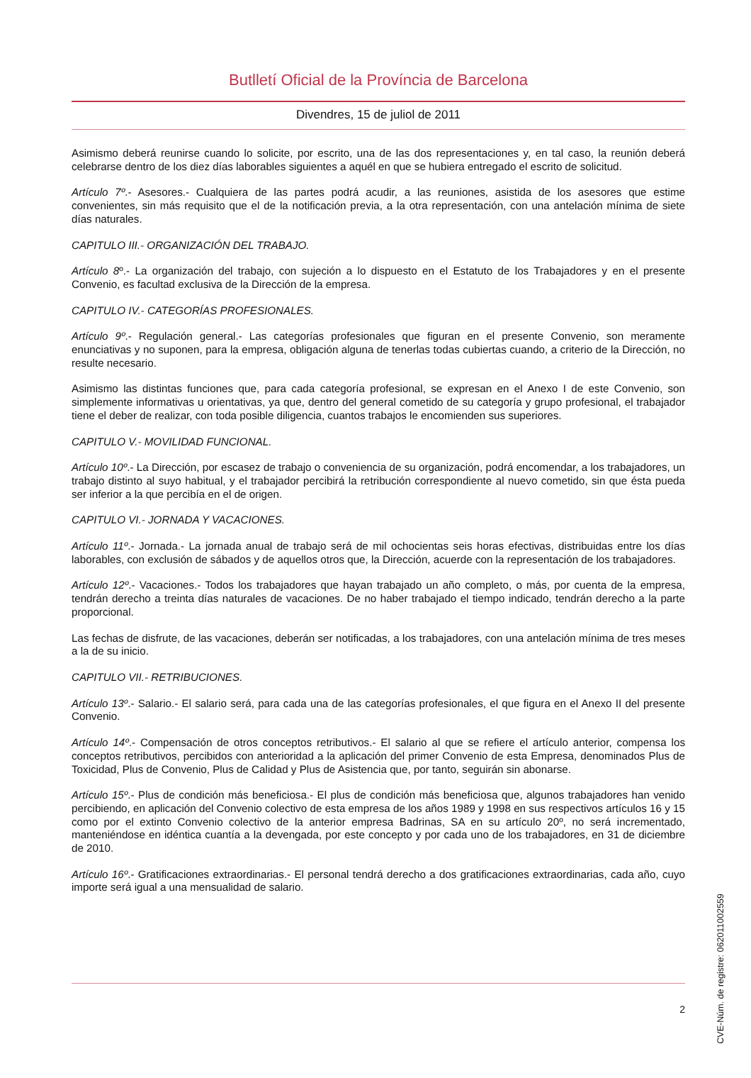Butlletí Oficial de la Província de Barcelona
Divendres, 15 de juliol de 2011
Asimismo deberá reunirse cuando lo solicite, por escrito, una de las dos representaciones y, en tal caso, la reunión deberá celebrarse dentro de los diez días laborables siguientes a aquél en que se hubiera entregado el escrito de solicitud.
Artículo 7º.- Asesores.- Cualquiera de las partes podrá acudir, a las reuniones, asistida de los asesores que estime convenientes, sin más requisito que el de la notificación previa, a la otra representación, con una antelación mínima de siete días naturales.
CAPITULO III.- ORGANIZACIÓN DEL TRABAJO.
Artículo 8º.- La organización del trabajo, con sujeción a lo dispuesto en el Estatuto de los Trabajadores y en el presente Convenio, es facultad exclusiva de la Dirección de la empresa.
CAPITULO IV.- CATEGORÍAS PROFESIONALES.
Artículo 9º.- Regulación general.- Las categorías profesionales que figuran en el presente Convenio, son meramente enunciativas y no suponen, para la empresa, obligación alguna de tenerlas todas cubiertas cuando, a criterio de la Dirección, no resulte necesario.
Asimismo las distintas funciones que, para cada categoría profesional, se expresan en el Anexo I de este Convenio, son simplemente informativas u orientativas, ya que, dentro del general cometido de su categoría y grupo profesional, el trabajador tiene el deber de realizar, con toda posible diligencia, cuantos trabajos le encomienden sus superiores.
CAPITULO V.- MOVILIDAD FUNCIONAL.
Artículo 10º.- La Dirección, por escasez de trabajo o conveniencia de su organización, podrá encomendar, a los trabajadores, un trabajo distinto al suyo habitual, y el trabajador percibirá la retribución correspondiente al nuevo cometido, sin que ésta pueda ser inferior a la que percibía en el de origen.
CAPITULO VI.- JORNADA Y VACACIONES.
Artículo 11º.- Jornada.- La jornada anual de trabajo será de mil ochocientas seis horas efectivas, distribuidas entre los días laborables, con exclusión de sábados y de aquellos otros que, la Dirección, acuerde con la representación de los trabajadores.
Artículo 12º.- Vacaciones.- Todos los trabajadores que hayan trabajado un año completo, o más, por cuenta de la empresa, tendrán derecho a treinta días naturales de vacaciones. De no haber trabajado el tiempo indicado, tendrán derecho a la parte proporcional.
Las fechas de disfrute, de las vacaciones, deberán ser notificadas, a los trabajadores, con una antelación mínima de tres meses a la de su inicio.
CAPITULO VII.- RETRIBUCIONES.
Artículo 13º.- Salario.- El salario será, para cada una de las categorías profesionales, el que figura en el Anexo II del presente Convenio.
Artículo 14º.- Compensación de otros conceptos retributivos.- El salario al que se refiere el artículo anterior, compensa los conceptos retributivos, percibidos con anterioridad a la aplicación del primer Convenio de esta Empresa, denominados Plus de Toxicidad, Plus de Convenio, Plus de Calidad y Plus de Asistencia que, por tanto, seguirán sin abonarse.
Artículo 15º.- Plus de condición más beneficiosa.- El plus de condición más beneficiosa que, algunos trabajadores han venido percibiendo, en aplicación del Convenio colectivo de esta empresa de los años 1989 y 1998 en sus respectivos artículos 16 y 15 como por el extinto Convenio colectivo de la anterior empresa Badrinas, SA en su artículo 20º, no será incrementado, manteniéndose en idéntica cuantía a la devengada, por este concepto y por cada uno de los trabajadores, en 31 de diciembre de 2010.
Artículo 16º.- Gratificaciones extraordinarias.- El personal tendrá derecho a dos gratificaciones extraordinarias, cada año, cuyo importe será igual a una mensualidad de salario.
CVE-Núm. de registre: 062011002559
2